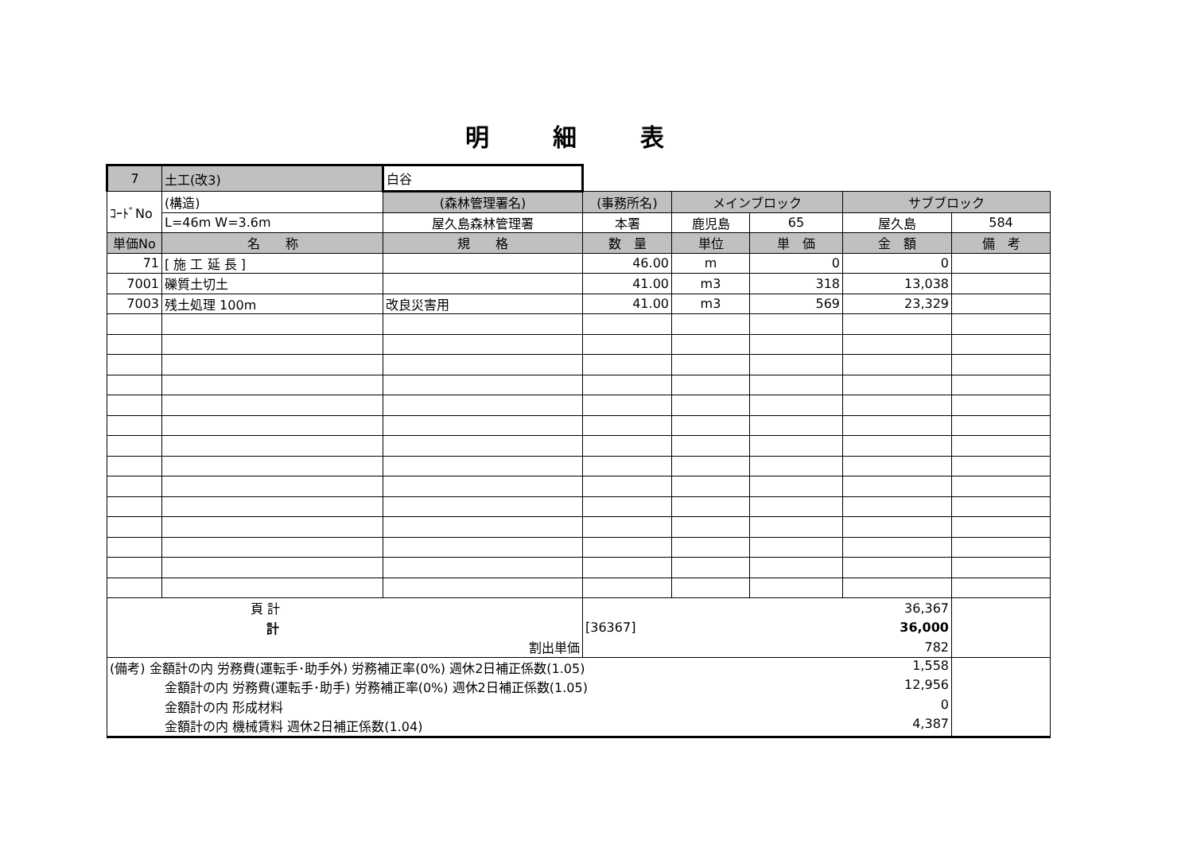明細表
| 7 | 土工(改3) | 白谷 | | | | | |
| ｺｰﾄﾞNo | (構造) | (森林管理署名) | (事務所名) | メインブロック | | サブブロック | |
| | L=46m W=3.6m | 屋久島森林管理署 | 本署 | 鹿児島 | 65 | 屋久島 | 584 |
| 単価No | 名 称 | 規 格 | 数 量 | 単位 | 単 価 | 金 額 | 備 考 |
| 71 | [ 施 工 延 長 ] | | 46.00 | m | 0 | 0 | |
| 7001 | 礫質土切土 | | 41.00 | m3 | 318 | 13,038 | |
| 7003 | 残土処理 100m | 改良災害用 | 41.00 | m3 | 569 | 23,329 | |
| 頁 計 | | | | | | 36,367 | |
| 計 | | | [36367] | | | 36,000 | |
| 割出単価 | | | | | | 782 | |
| (備考) 金額計の内 労務費(運転手･助手外) 労務補正率(0%) 週休2日補正係数(1.05) 1,558 | | | | | | | |
| 金額計の内 労務費(運転手･助手) 労務補正率(0%) 週休2日補正係数(1.05) 12,956 | | | | | | | |
| 金額計の内 形成材料 0 | | | | | | | |
| 金額計の内 機械賃料 週休2日補正係数(1.04) 4,387 | | | | | | | |